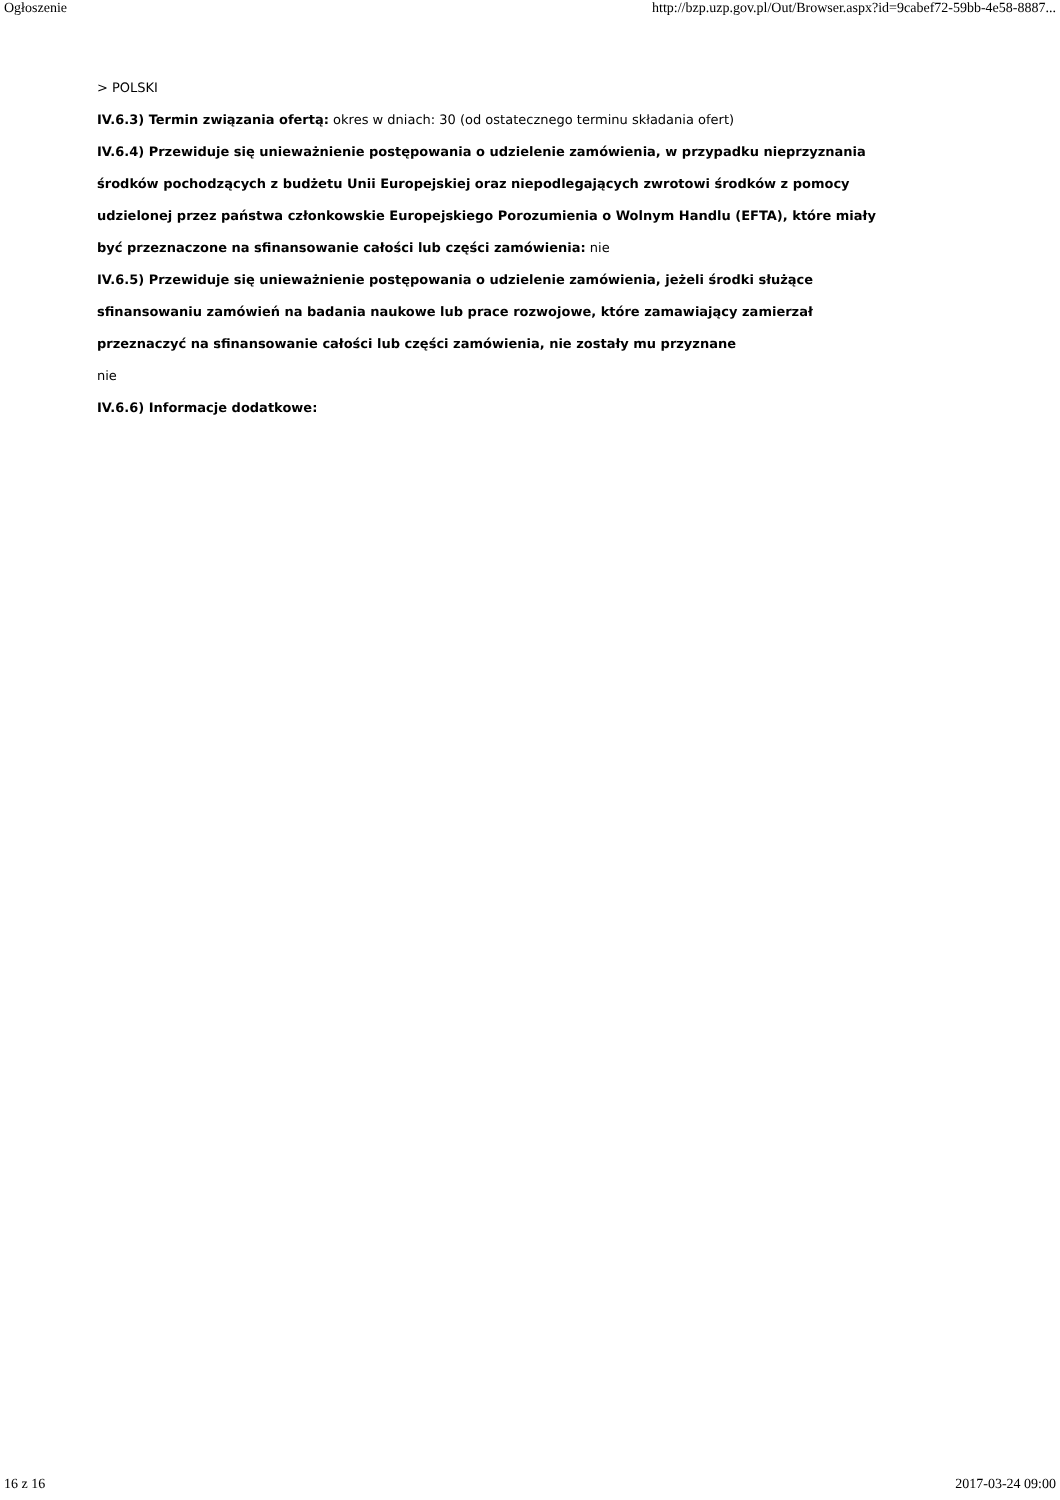Ogłoszenie http://bzp.uzp.gov.pl/Out/Browser.aspx?id=9cabef72-59bb-4e58-8887...
> POLSKI
IV.6.3) Termin związania ofertą: okres w dniach: 30 (od ostatecznego terminu składania ofert)
IV.6.4) Przewiduje się unieważnienie postępowania o udzielenie zamówienia, w przypadku nieprzyznania środków pochodzących z budżetu Unii Europejskiej oraz niepodlegających zwrotowi środków z pomocy udzielonej przez państwa członkowskie Europejskiego Porozumienia o Wolnym Handlu (EFTA), które miały być przeznaczone na sfinansowanie całości lub części zamówienia: nie
IV.6.5) Przewiduje się unieważnienie postępowania o udzielenie zamówienia, jeżeli środki służące sfinansowaniu zamówień na badania naukowe lub prace rozwojowe, które zamawiający zamierzał przeznaczyć na sfinansowanie całości lub części zamówienia, nie zostały mu przyznane
nie
IV.6.6) Informacje dodatkowe:
16 z 16 2017-03-24 09:00